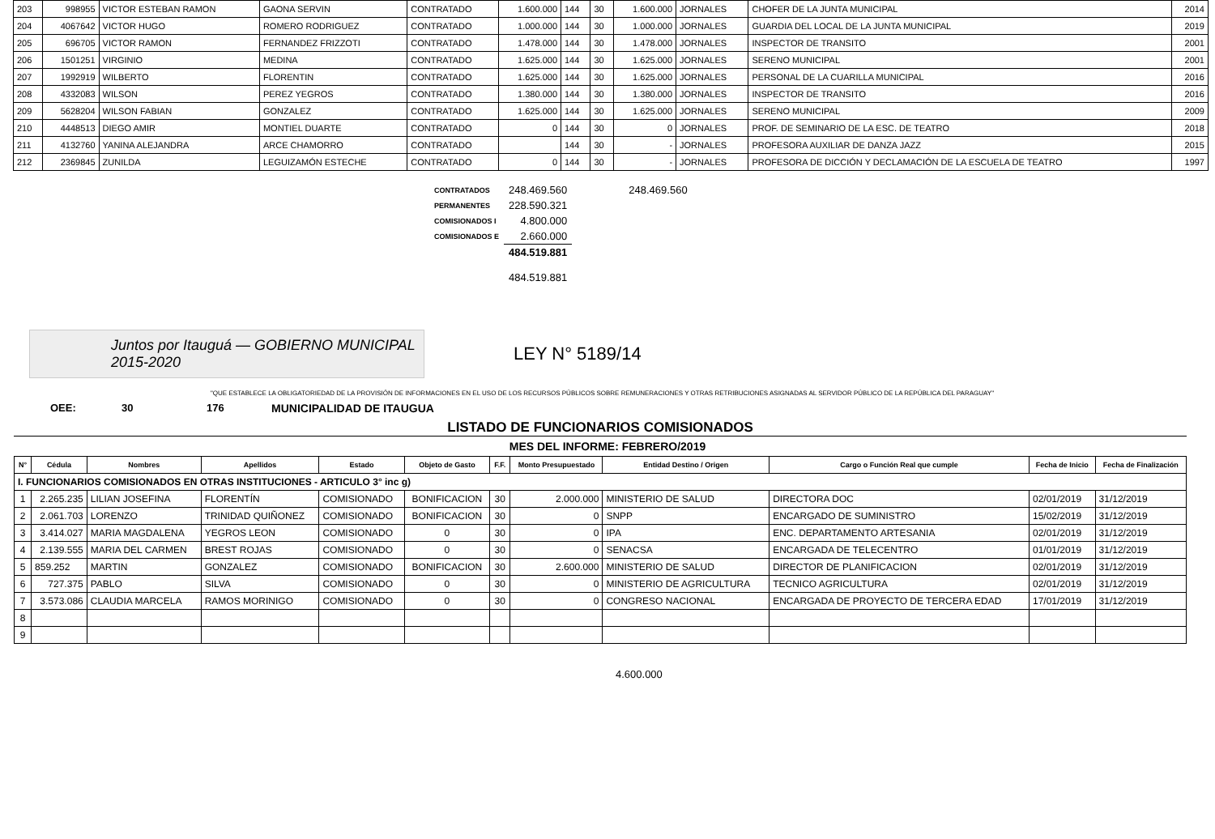| 203 | 998955 | VICTOR ESTEBAN RAMON | GAONA SERVIN | CONTRATADO | 1.600.000 | 144 | 30 | 1.600.000 | JORNALES | CHOFER DE LA JUNTA MUNICIPAL | 2014 |
| 204 | 4067642 | VICTOR HUGO | ROMERO RODRIGUEZ | CONTRATADO | 1.000.000 | 144 | 30 | 1.000.000 | JORNALES | GUARDIA DEL LOCAL DE LA JUNTA MUNICIPAL | 2019 |
| 205 | 696705 | VICTOR RAMON | FERNANDEZ FRIZZOTI | CONTRATADO | 1.478.000 | 144 | 30 | 1.478.000 | JORNALES | INSPECTOR DE TRANSITO | 2001 |
| 206 | 1501251 | VIRGINIO | MEDINA | CONTRATADO | 1.625.000 | 144 | 30 | 1.625.000 | JORNALES | SERENO MUNICIPAL | 2001 |
| 207 | 1992919 | WILBERTO | FLORENTIN | CONTRATADO | 1.625.000 | 144 | 30 | 1.625.000 | JORNALES | PERSONAL DE LA CUARILLA MUNICIPAL | 2016 |
| 208 | 4332083 | WILSON | PEREZ YEGROS | CONTRATADO | 1.380.000 | 144 | 30 | 1.380.000 | JORNALES | INSPECTOR DE TRANSITO | 2016 |
| 209 | 5628204 | WILSON FABIAN | GONZALEZ | CONTRATADO | 1.625.000 | 144 | 30 | 1.625.000 | JORNALES | SERENO MUNICIPAL | 2009 |
| 210 | 4448513 | DIEGO AMIR | MONTIEL DUARTE | CONTRATADO | 0 | 144 | 30 | 0 | JORNALES | PROF. DE SEMINARIO DE LA ESC. DE TEATRO | 2018 |
| 211 | 4132760 | YANINA ALEJANDRA | ARCE CHAMORRO | CONTRATADO | | 144 | 30 | - | JORNALES | PROFESORA AUXILIAR DE DANZA JAZZ | 2015 |
| 212 | 2369845 | ZUNILDA | LEGUIZAMÓN ESTECHE | CONTRATADO | 0 | 144 | 30 | - | JORNALES | PROFESORA DE DICCIÓN Y DECLAMACIÓN DE LA ESCUELA DE TEATRO | 1997 |
| CONTRATADOS | 248.469.560 | 248.469.560 |
| PERMANENTES | 228.590.321 | |
| COMISIONADOS I | 4.800.000 | |
| COMISIONADOS E | 2.660.000 | |
| | 484.519.881 | |
| 484.519.881 | | |
Juntos por Itauguá — GOBIERNO MUNICIPAL 2015-2020
LEY N° 5189/14
"QUE ESTABLECE LA OBLIGATORIEDAD DE LA PROVISIÓN DE INFORMACIONES EN EL USO DE LOS RECURSOS PÚBLICOS SOBRE REMUNERACIONES Y OTRAS RETRIBUCIONES ASIGNADAS AL SERVIDOR PÚBLICO DE LA REPÚBLICA DEL PARAGUAY"
OEE: 30 176 MUNICIPALIDAD DE ITAUGUA
LISTADO DE FUNCIONARIOS COMISIONADOS
MES DEL INFORME: FEBRERO/2019
| N° | Cédula | Nombres | Apellidos | Estado | Objeto de Gasto | F.F. | Monto Presupuestado | Entidad Destino / Origen | Cargo o Función Real que cumple | Fecha de Inicio | Fecha de Finalización |
| --- | --- | --- | --- | --- | --- | --- | --- | --- | --- | --- | --- |
| I. FUNCIONARIOS COMISIONADOS EN OTRAS INSTITUCIONES - ARTICULO 3° inc g) | | | | | | | | | | | |
| 1 | 2.265.235 | LILIAN JOSEFINA | FLORENTÍN | COMISIONADO | BONIFICACION | 30 | 2.000.000 | MINISTERIO DE SALUD | DIRECTORA DOC | 02/01/2019 | 31/12/2019 |
| 2 | 2.061.703 | LORENZO | TRINIDAD QUIÑONEZ | COMISIONADO | BONIFICACION | 30 | 0 | SNPP | ENCARGADO DE SUMINISTRO | 15/02/2019 | 31/12/2019 |
| 3 | 3.414.027 | MARIA MAGDALENA | YEGROS LEON | COMISIONADO | 0 | 30 | 0 | IPA | ENC. DEPARTAMENTO ARTESANIA | 02/01/2019 | 31/12/2019 |
| 4 | 2.139.555 | MARIA DEL CARMEN | BREST ROJAS | COMISIONADO | 0 | 30 | 0 | SENACSA | ENCARGADA DE TELECENTRO | 01/01/2019 | 31/12/2019 |
| 5 | 859.252 | MARTIN | GONZALEZ | COMISIONADO | BONIFICACION | 30 | 2.600.000 | MINISTERIO DE SALUD | DIRECTOR DE PLANIFICACION | 02/01/2019 | 31/12/2019 |
| 6 | 727.375 | PABLO | SILVA | COMISIONADO | 0 | 30 | 0 | MINISTERIO DE AGRICULTURA | TECNICO AGRICULTURA | 02/01/2019 | 31/12/2019 |
| 7 | 3.573.086 | CLAUDIA MARCELA | RAMOS MORINIGO | COMISIONADO | 0 | 30 | 0 | CONGRESO NACIONAL | ENCARGADA DE PROYECTO DE TERCERA EDAD | 17/01/2019 | 31/12/2019 |
| 8 | | | | | | | | | | | |
| 9 | | | | | | | | | | | |
4.600.000